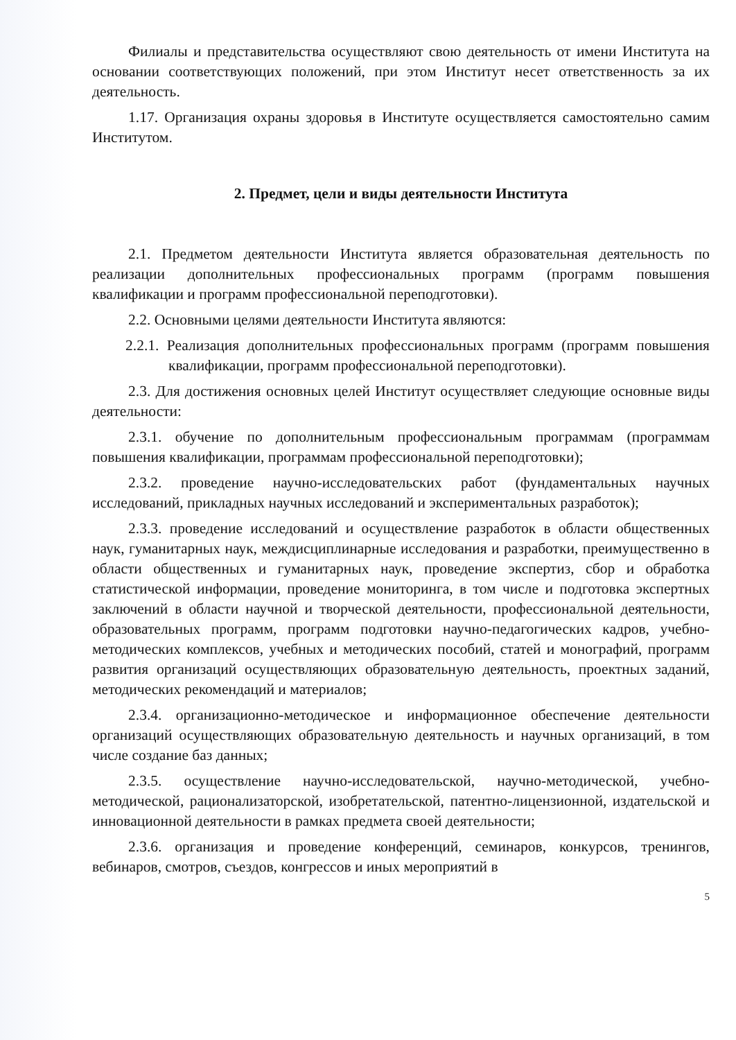Филиалы и представительства осуществляют свою деятельность от имени Института на основании соответствующих положений, при этом Институт несет ответственность за их деятельность.
1.17. Организация охраны здоровья в Институте осуществляется самостоятельно самим Институтом.
2. Предмет, цели и виды деятельности Института
2.1. Предметом деятельности Института является образовательная деятельность по реализации дополнительных профессиональных программ (программ повышения квалификации и программ профессиональной переподготовки).
2.2. Основными целями деятельности Института являются:
2.2.1. Реализация дополнительных профессиональных программ (программ повышения квалификации, программ профессиональной переподготовки).
2.3. Для достижения основных целей Институт осуществляет следующие основные виды деятельности:
2.3.1. обучение по дополнительным профессиональным программам (программам повышения квалификации, программам профессиональной переподготовки);
2.3.2. проведение научно-исследовательских работ (фундаментальных научных исследований, прикладных научных исследований и экспериментальных разработок);
2.3.3. проведение исследований и осуществление разработок в области общественных наук, гуманитарных наук, междисциплинарные исследования и разработки, преимущественно в области общественных и гуманитарных наук, проведение экспертиз, сбор и обработка статистической информации, проведение мониторинга, в том числе и подготовка экспертных заключений в области научной и творческой деятельности, профессиональной деятельности, образовательных программ, программ подготовки научно-педагогических кадров, учебно-методических комплексов, учебных и методических пособий, статей и монографий, программ развития организаций осуществляющих образовательную деятельность, проектных заданий, методических рекомендаций и материалов;
2.3.4. организационно-методическое и информационное обеспечение деятельности организаций осуществляющих образовательную деятельность и научных организаций, в том числе создание баз данных;
2.3.5. осуществление научно-исследовательской, научно-методической, учебно-методической, рационализаторской, изобретательской, патентно-лицензионной, издательской и инновационной деятельности в рамках предмета своей деятельности;
2.3.6. организация и проведение конференций, семинаров, конкурсов, тренингов, вебинаров, смотров, съездов, конгрессов и иных мероприятий в
5